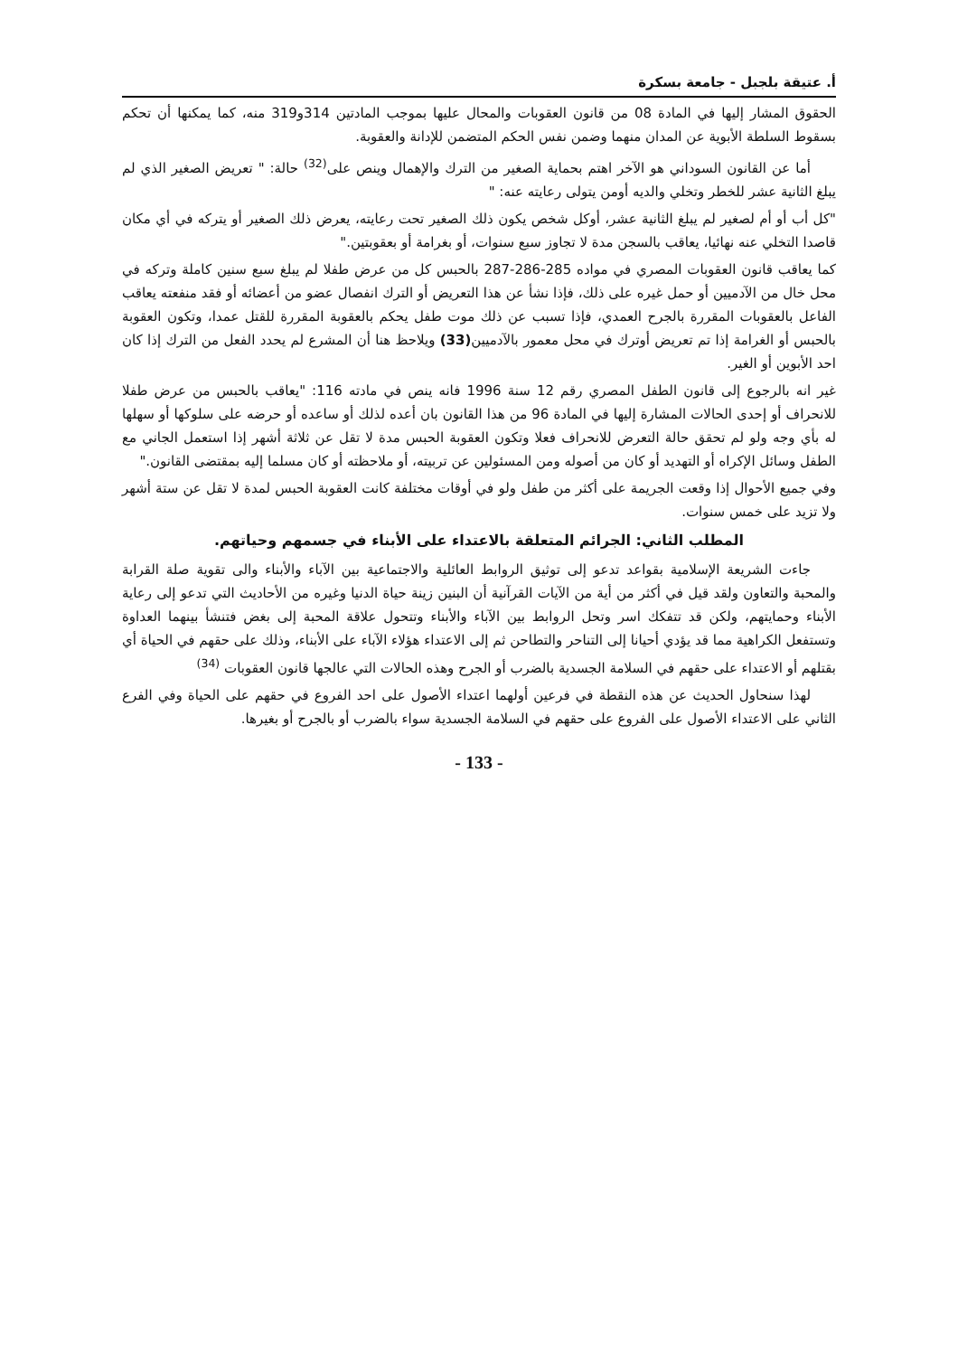أ. عتيقة بلجبل - جامعة بسكرة
الحقوق المشار إليها في المادة 08 من قانون العقوبات والمحال عليها بموجب المادتين 314و319 منه، كما يمكنها أن تحكم بسقوط السلطة الأبوية عن المدان منهما وضمن نفس الحكم المتضمن للإدانة والعقوبة.
أما عن القانون السوداني هو الآخر اهتم بحماية الصغير من الترك والإهمال وينص على<sup>(32)</sup> حالة: " تعريض الصغير الذي لم يبلغ الثانية عشر للخطر وتخلي والديه أومن يتولى رعايته عنه: "
"كل أب أو أم لصغير لم يبلغ الثانية عشر، أوكل شخص يكون ذلك الصغير تحت رعايته، يعرض ذلك الصغير أو يتركه في أي مكان قاصدا التخلي عنه نهائيا، يعاقب بالسجن مدة لا تجاوز سبع سنوات، أو بغرامة أو بعقوبتين."
كما يعاقب قانون العقوبات المصري في مواده 285-286-287 بالحبس كل من عرض طفلا لم يبلغ سبع سنين كاملة وتركه في محل خال من الآدميين أو حمل غيره على ذلك، فإذا نشأ عن هذا التعريض أو الترك انفصال عضو من أعضائه أو فقد منفعته يعاقب الفاعل بالعقوبات المقررة بالجرح العمدي، فإذا تسبب عن ذلك موت طفل يحكم بالعقوبة المقررة للقتل عمدا، وتكون العقوبة بالحبس أو الغرامة إذا تم تعريض أوترك في محل معمور بالآدميين(33) ويلاحظ هنا أن المشرع لم يحدد الفعل من الترك إذا كان احد الأبوين أو الغير.
غير انه بالرجوع إلى قانون الطفل المصري رقم 12 سنة 1996 فانه ينص في مادته 116: "يعاقب بالحبس من عرض طفلا للانحراف أو إحدى الحالات المشارة إليها في المادة 96 من هذا القانون بان أعده لذلك أو ساعده أو حرضه على سلوكها أو سهلها له بأي وجه ولو لم تحقق حالة التعرض للانحراف فعلا وتكون العقوبة الحبس مدة لا تقل عن ثلاثة أشهر إذا استعمل الجاني مع الطفل وسائل الإكراه أو التهديد أو كان من أصوله ومن المسئولين عن تربيته، أو ملاحظته أو كان مسلما إليه بمقتضى القانون."
وفي جميع الأحوال إذا وقعت الجريمة على أكثر من طفل ولو في أوقات مختلفة كانت العقوبة الحبس لمدة لا تقل عن ستة أشهر ولا تزيد على خمس سنوات.
المطلب الثاني: الجرائم المتعلقة بالاعتداء على الأبناء في جسمهم وحياتهم.
جاءت الشريعة الإسلامية بقواعد تدعو إلى توثيق الروابط العائلية والاجتماعية بين الآباء والأبناء والى تقوية صلة القرابة والمحبة والتعاون ولقد قيل في أكثر من أية من الآيات القرآنية أن البنين زينة حياة الدنيا وغيره من الأحاديث التي تدعو إلى رعاية الأبناء وحمايتهم، ولكن قد تتفكك اسر وتحل الروابط بين الآباء والأبناء وتتحول علاقة المحبة إلى بغض فتنشأ بينهما العداوة وتستفعل الكراهية مما قد يؤدي أحيانا إلى التناحر والتطاحن ثم إلى الاعتداء هؤلاء الآباء على الأبناء، وذلك على حقهم في الحياة أي بقتلهم أو الاعتداء على حقهم في السلامة الجسدية بالضرب أو الجرح وهذه الحالات التي عالجها قانون العقوبات <sup>(34)</sup>
لهذا سنحاول الحديث عن هذه النقطة في فرعين أولهما اعتداء الأصول على احد الفروع في حقهم على الحياة وفي الفرع الثاني على الاعتداء الأصول على الفروع على حقهم في السلامة الجسدية سواء بالضرب أو بالجرح أو بغيرها.
- 133 -